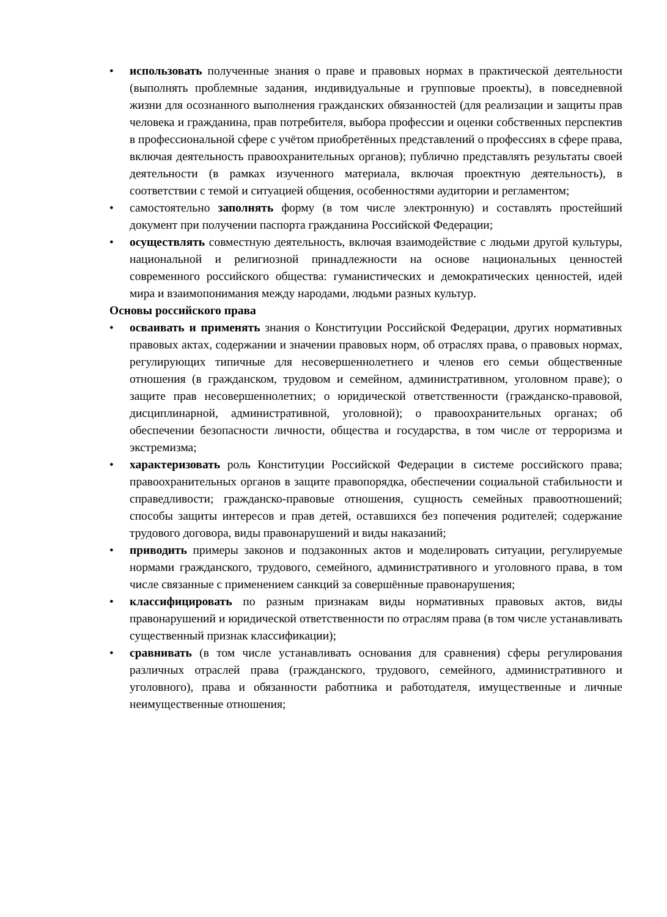• использовать полученные знания о праве и правовых нормах в практической деятельности (выполнять проблемные задания, индивидуальные и групповые проекты), в повседневной жизни для осознанного выполнения гражданских обязанностей (для реализации и защиты прав человека и гражданина, прав потребителя, выбора профессии и оценки собственных перспектив в профессиональной сфере с учётом приобретённых представлений о профессиях в сфере права, включая деятельность правоохранительных органов); публично представлять результаты своей деятельности (в рамках изученного материала, включая проектную деятельность), в соответствии с темой и ситуацией общения, особенностями аудитории и регламентом;
• самостоятельно заполнять форму (в том числе электронную) и составлять простейший документ при получении паспорта гражданина Российской Федерации;
• осуществлять совместную деятельность, включая взаимодействие с людьми другой культуры, национальной и религиозной принадлежности на основе национальных ценностей современного российского общества: гуманистических и демократических ценностей, идей мира и взаимопонимания между народами, людьми разных культур.
Основы российского права
• осваивать и применять знания о Конституции Российской Федерации, других нормативных правовых актах, содержании и значении правовых норм, об отраслях права, о правовых нормах, регулирующих типичные для несовершеннолетнего и членов его семьи общественные отношения (в гражданском, трудовом и семейном, административном, уголовном праве); о защите прав несовершеннолетних; о юридической ответственности (гражданско-правовой, дисциплинарной, административной, уголовной); о правоохранительных органах; об обеспечении безопасности личности, общества и государства, в том числе от терроризма и экстремизма;
• характеризовать роль Конституции Российской Федерации в системе российского права; правоохранительных органов в защите правопорядка, обеспечении социальной стабильности и справедливости; гражданско-правовые отношения, сущность семейных правоотношений; способы защиты интересов и прав детей, оставшихся без попечения родителей; содержание трудового договора, виды правонарушений и виды наказаний;
• приводить примеры законов и подзаконных актов и моделировать ситуации, регулируемые нормами гражданского, трудового, семейного, административного и уголовного права, в том числе связанные с применением санкций за совершённые правонарушения;
• классифицировать по разным признакам виды нормативных правовых актов, виды правонарушений и юридической ответственности по отраслям права (в том числе устанавливать существенный признак классификации);
• сравнивать (в том числе устанавливать основания для сравнения) сферы регулирования различных отраслей права (гражданского, трудового, семейного, административного и уголовного), права и обязанности работника и работодателя, имущественные и личные неимущественные отношения;